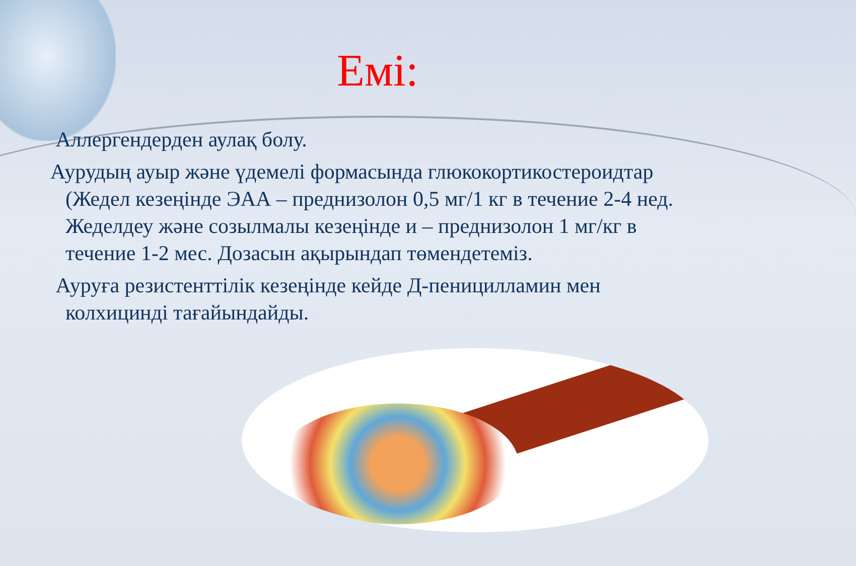Емі:
Аллергендерден аулақ болу.
Аурудың ауыр және үдемелі формасында глюкокортикостероидтар (Жедел кезеңінде ЭАА – преднизолон 0,5 мг/1 кг в течение 2-4 нед. Жеделдеу және созылмалы кезеңінде и – преднизолон 1 мг/кг в течение 1-2 мес. Дозасын ақырындап төмендетеміз.
Ауруға резистенттілік кезеңінде кейде Д-пеницилламин мен колхицинді тағайындайды.